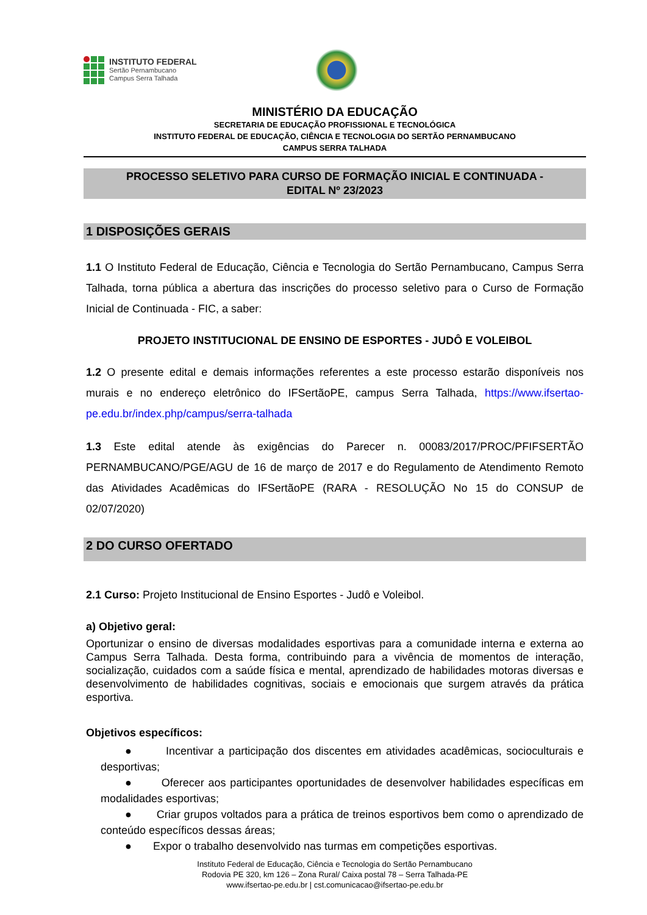INSTITUTO FEDERAL
Sertão Pernambucano
Campus Serra Talhada
MINISTÉRIO DA EDUCAÇÃO
SECRETARIA DE EDUCAÇÃO PROFISSIONAL E TECNOLÓGICA
INSTITUTO FEDERAL DE EDUCAÇÃO, CIÊNCIA E TECNOLOGIA DO SERTÃO PERNAMBUCANO
CAMPUS SERRA TALHADA
PROCESSO SELETIVO PARA CURSO DE FORMAÇÃO INICIAL E CONTINUADA -
EDITAL Nº 23/2023
1 DISPOSIÇÕES GERAIS
1.1 O Instituto Federal de Educação, Ciência e Tecnologia do Sertão Pernambucano, Campus Serra Talhada, torna pública a abertura das inscrições do processo seletivo para o Curso de Formação Inicial de Continuada - FIC, a saber:
PROJETO INSTITUCIONAL DE ENSINO DE ESPORTES - JUDÔ E VOLEIBOL
1.2 O presente edital e demais informações referentes a este processo estarão disponíveis nos murais e no endereço eletrônico do IFSertãoPE, campus Serra Talhada, https://www.ifsertao-pe.edu.br/index.php/campus/serra-talhada
1.3 Este edital atende às exigências do Parecer n. 00083/2017/PROC/PFIFSERTÃO PERNAMBUCANO/PGE/AGU de 16 de março de 2017 e do Regulamento de Atendimento Remoto das Atividades Acadêmicas do IFSertãoPE (RARA - RESOLUÇÃO No 15 do CONSUP de 02/07/2020)
2 DO CURSO OFERTADO
2.1 Curso: Projeto Institucional de Ensino Esportes - Judô e Voleibol.
a) Objetivo geral:
Oportunizar o ensino de diversas modalidades esportivas para a comunidade interna e externa ao Campus Serra Talhada. Desta forma, contribuindo para a vivência de momentos de interação, socialização, cuidados com a saúde física e mental, aprendizado de habilidades motoras diversas e desenvolvimento de habilidades cognitivas, sociais e emocionais que surgem através da prática esportiva.
Objetivos específicos:
● Incentivar a participação dos discentes em atividades acadêmicas, socioculturais e desportivas;
● Oferecer aos participantes oportunidades de desenvolver habilidades específicas em modalidades esportivas;
● Criar grupos voltados para a prática de treinos esportivos bem como o aprendizado de conteúdo específicos dessas áreas;
● Expor o trabalho desenvolvido nas turmas em competições esportivas.
Instituto Federal de Educação, Ciência e Tecnologia do Sertão Pernambucano
Rodovia PE 320, km 126 – Zona Rural/ Caixa postal 78 – Serra Talhada-PE
www.ifsertao-pe.edu.br | cst.comunicacao@ifsertao-pe.edu.br